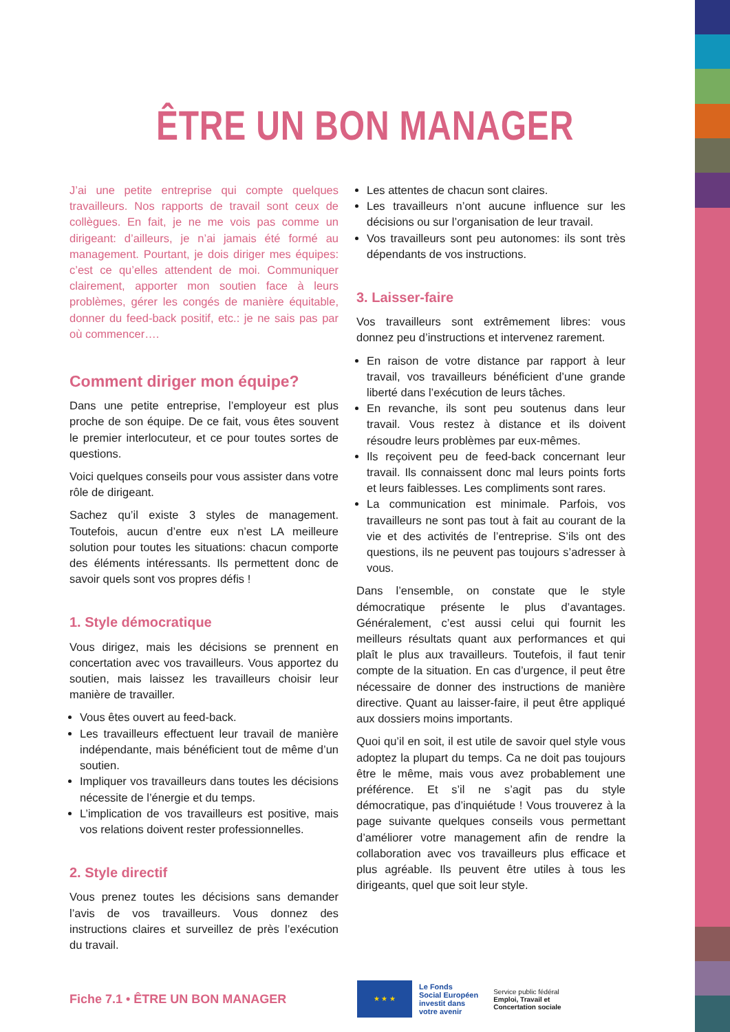ÊTRE UN BON MANAGER
J’ai une petite entreprise qui compte quelques travailleurs. Nos rapports de travail sont ceux de collègues. En fait, je ne me vois pas comme un dirigeant: d’ailleurs, je n’ai jamais été formé au management. Pourtant, je dois diriger mes équipes: c’est ce qu’elles attendent de moi. Communiquer clairement, apporter mon soutien face à leurs problèmes, gérer les congés de manière équitable, donner du feed-back positif, etc.: je ne sais pas par où commencer….
Comment diriger mon équipe?
Dans une petite entreprise, l’employeur est plus proche de son équipe. De ce fait, vous êtes souvent le premier interlocuteur, et ce pour toutes sortes de questions.
Voici quelques conseils pour vous assister dans votre rôle de dirigeant.
Sachez qu’il existe 3 styles de management. Toutefois, aucun d’entre eux n’est LA meilleure solution pour toutes les situations: chacun comporte des éléments intéressants. Ils permettent donc de savoir quels sont vos propres défis !
1. Style démocratique
Vous dirigez, mais les décisions se prennent en concertation avec vos travailleurs. Vous apportez du soutien, mais laissez les travailleurs choisir leur manière de travailler.
Vous êtes ouvert au feed-back.
Les travailleurs effectuent leur travail de manière indépendante, mais bénéficient tout de même d’un soutien.
Impliquer vos travailleurs dans toutes les décisions nécessite de l’énergie et du temps.
L’implication de vos travailleurs est positive, mais vos relations doivent rester professionnelles.
2. Style directif
Vous prenez toutes les décisions sans demander l’avis de vos travailleurs. Vous donnez des instructions claires et surveillez de près l’exécution du travail.
Les attentes de chacun sont claires.
Les travailleurs n’ont aucune influence sur les décisions ou sur l’organisation de leur travail.
Vos travailleurs sont peu autonomes: ils sont très dépendants de vos instructions.
3. Laisser-faire
Vos travailleurs sont extrêmement libres: vous donnez peu d’instructions et intervenez rarement.
En raison de votre distance par rapport à leur travail, vos travailleurs bénéficient d’une grande liberté dans l’exécution de leurs tâches.
En revanche, ils sont peu soutenus dans leur travail. Vous restez à distance et ils doivent résoudre leurs problèmes par eux-mêmes.
Ils reçoivent peu de feed-back concernant leur travail. Ils connaissent donc mal leurs points forts et leurs faiblesses. Les compliments sont rares.
La communication est minimale. Parfois, vos travailleurs ne sont pas tout à fait au courant de la vie et des activités de l’entreprise. S’ils ont des questions, ils ne peuvent pas toujours s’adresser à vous.
Dans l’ensemble, on constate que le style démocratique présente le plus d’avantages. Généralement, c’est aussi celui qui fournit les meilleurs résultats quant aux performances et qui plaît le plus aux travailleurs. Toutefois, il faut tenir compte de la situation. En cas d’urgence, il peut être nécessaire de donner des instructions de manière directive. Quant au laisser-faire, il peut être appliqué aux dossiers moins importants.
Quoi qu’il en soit, il est utile de savoir quel style vous adoptez la plupart du temps. Ca ne doit pas toujours être le même, mais vous avez probablement une préférence. Et s’il ne s’agit pas du style démocratique, pas d’inquiétude ! Vous trouverez à la page suivante quelques conseils vous permettant d’améliorer votre management afin de rendre la collaboration avec vos travailleurs plus efficace et plus agréable. Ils peuvent être utiles à tous les dirigeants, quel que soit leur style.
Fiche 7.1 • ÊTRE UN BON MANAGER
★ ★ ★
Le Fonds
Social Européen
investit dans
votre avenir
Service public fédéral
Emploi, Travail et
Concertation sociale